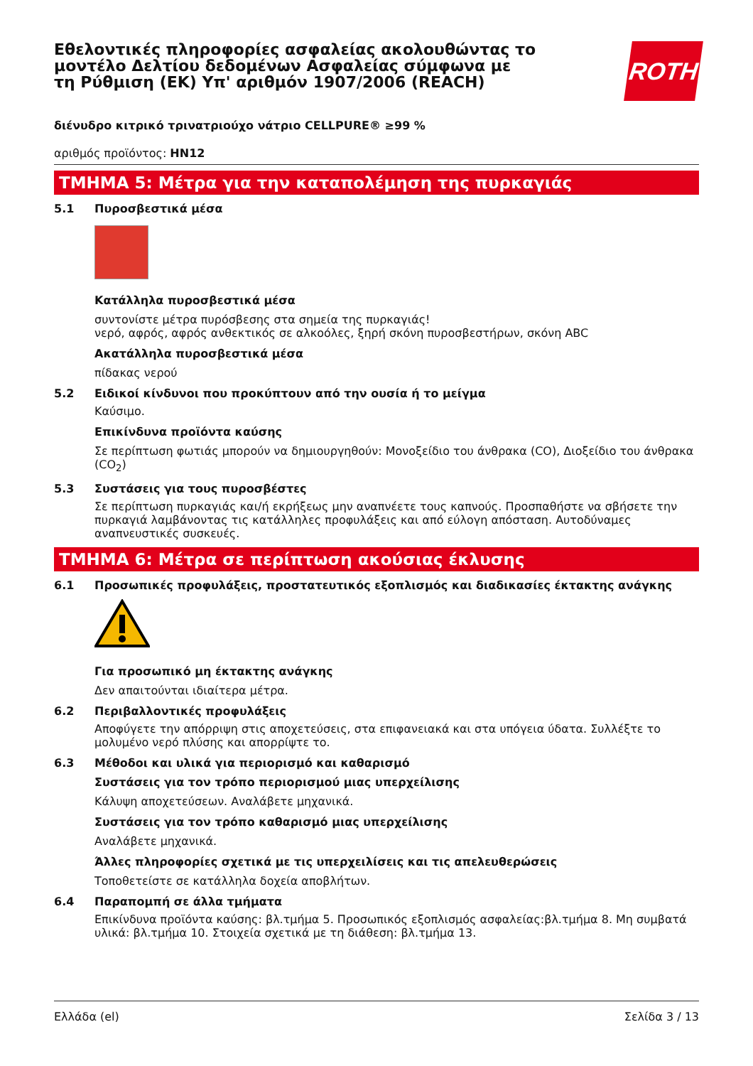ROTH
Εθελοντικές πληροφορίες ασφαλείας ακολουθώντας το μοντέλο Δελτίου δεδομένων Ασφαλείας σύμφωνα με τη Ρύθμιση (ΕΚ) Υπ' αριθμόν 1907/2006 (REACH)
διένυδρο κιτρικό τρινατριούχο νάτριο CELLPURE® ≥99 %
αριθμός προϊόντος: HN12
ΤΜΗΜΑ 5: Μέτρα για την καταπολέμηση της πυρκαγιάς
5.1 Πυροσβεστικά μέσα
Κατάλληλα πυροσβεστικά μέσα
συντονίστε μέτρα πυρόσβεσης στα σημεία της πυρκαγιάς!
νερό, αφρός, αφρός ανθεκτικός σε αλκοόλες, ξηρή σκόνη πυροσβεστήρων, σκόνη ABC
Ακατάλληλα πυροσβεστικά μέσα
πίδακας νερού
5.2 Ειδικοί κίνδυνοι που προκύπτουν από την ουσία ή το μείγμα
Καύσιμο.
Επικίνδυνα προϊόντα καύσης
Σε περίπτωση φωτιάς μπορούν να δημιουργηθούν: Μονοξείδιο του άνθρακα (CO), Διοξείδιο του άνθρακα (CO<sub>2</sub>)
5.3 Συστάσεις για τους πυροσβέστες
Σε περίπτωση πυρκαγιάς και/ή εκρήξεως μην αναπνέετε τους καπνούς. Προσπαθήστε να σβήσετε την πυρκαγιά λαμβάνοντας τις κατάλληλες προφυλάξεις και από εύλογη απόσταση. Αυτοδύναμες αναπνευστικές συσκευές.
ΤΜΗΜΑ 6: Μέτρα σε περίπτωση ακούσιας έκλυσης
6.1 Προσωπικές προφυλάξεις, προστατευτικός εξοπλισμός και διαδικασίες έκτακτης ανάγκης
Για προσωπικό μη έκτακτης ανάγκης
Δεν απαιτούνται ιδιαίτερα μέτρα.
6.2 Περιβαλλοντικές προφυλάξεις
Αποφύγετε την απόρριψη στις αποχετεύσεις, στα επιφανειακά και στα υπόγεια ύδατα. Συλλέξτε το μολυμένο νερό πλύσης και απορρίψτε το.
6.3 Μέθοδοι και υλικά για περιορισμό και καθαρισμό
Συστάσεις για τον τρόπο περιορισμού μιας υπερχείλισης
Κάλυψη αποχετεύσεων. Αναλάβετε μηχανικά.
Συστάσεις για τον τρόπο καθαρισμό μιας υπερχείλισης
Αναλάβετε μηχανικά.
Άλλες πληροφορίες σχετικά με τις υπερχειλίσεις και τις απελευθερώσεις
Τοποθετείστε σε κατάλληλα δοχεία αποβλήτων.
6.4 Παραπομπή σε άλλα τμήματα
Επικίνδυνα προϊόντα καύσης: βλ.τμήμα 5. Προσωπικός εξοπλισμός ασφαλείας:βλ.τμήμα 8. Μη συμβατά υλικά: βλ.τμήμα 10. Στοιχεία σχετικά με τη διάθεση: βλ.τμήμα 13.
Ελλάδα (el) Σελίδα 3 / 13